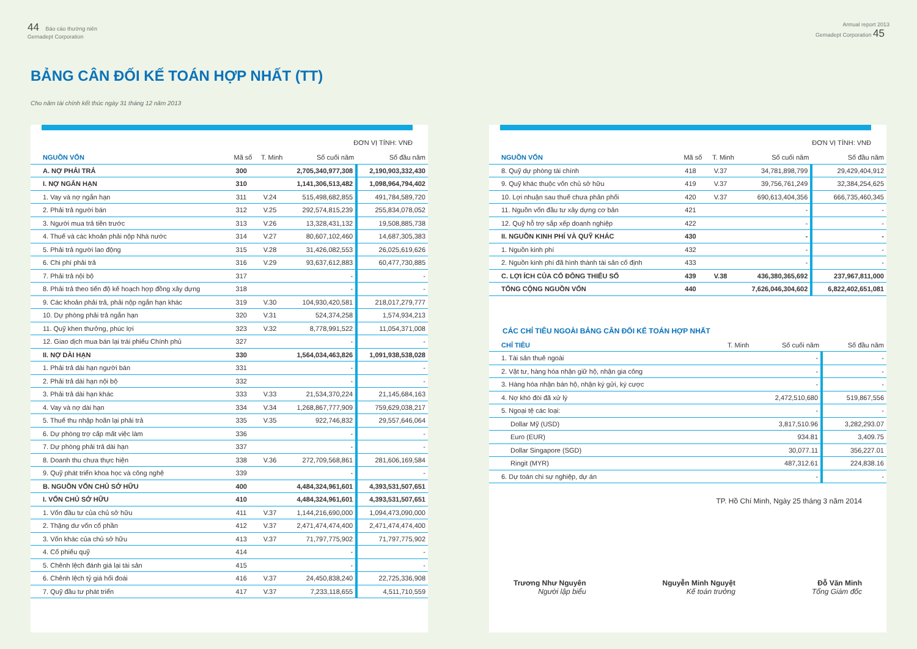44 Báo cáo thường niên
Gemadept Corporation
Annual report 2013
Gemadept Corporation 45
BẢNG CÂN ĐỐI KẾ TOÁN HỢP NHẤT (TT)
Cho năm tài chính kết thúc ngày 31 tháng 12 năm 2013
ĐƠN VỊ TÍNH: VNĐ
| NGUỒN VỐN | Mã số | T. Minh | Số cuối năm | Số đầu năm |
| --- | --- | --- | --- | --- |
| A. NỢ PHẢI TRẢ | 300 | | 2,705,340,977,308 | 2,190,903,332,430 |
| I. NỢ NGẮN HẠN | 310 | | 1,141,306,513,482 | 1,098,964,794,402 |
| 1. Vay và nợ ngắn hạn | 311 | V.24 | 515,498,682,855 | 491,784,589,720 |
| 2. Phải trả người bán | 312 | V.25 | 292,574,815,239 | 255,834,078,052 |
| 3. Người mua trả tiền trước | 313 | V.26 | 13,328,431,132 | 19,508,885,738 |
| 4. Thuế và các khoản phải nộp Nhà nước | 314 | V.27 | 80,607,102,460 | 14,687,305,383 |
| 5. Phải trả người lao động | 315 | V.28 | 31,426,082,553 | 26,025,619,626 |
| 6. Chi phí phải trả | 316 | V.29 | 93,637,612,883 | 60,477,730,885 |
| 7. Phải trả nội bộ | 317 | | - | - |
| 8. Phải trả theo tiến độ kế hoạch hợp đồng xây dựng | 318 | | - | - |
| 9. Các khoản phải trả, phải nộp ngắn hạn khác | 319 | V.30 | 104,930,420,581 | 218,017,279,777 |
| 10. Dự phòng phải trả ngắn hạn | 320 | V.31 | 524,374,258 | 1,574,934,213 |
| 11. Quỹ khen thưởng, phúc lợi | 323 | V.32 | 8,778,991,522 | 11,054,371,008 |
| 12. Giao dịch mua bán lại trái phiếu Chính phủ | 327 | | - | - |
| II. NỢ DÀI HẠN | 330 | | 1,564,034,463,826 | 1,091,938,538,028 |
| 1. Phải trả dài hạn người bán | 331 | | - | - |
| 2. Phải trả dài hạn nội bộ | 332 | | - | - |
| 3. Phải trả dài hạn khác | 333 | V.33 | 21,534,370,224 | 21,145,684,163 |
| 4. Vay và nợ dài hạn | 334 | V.34 | 1,268,867,777,909 | 759,629,038,217 |
| 5. Thuế thu nhập hoãn lại phải trả | 335 | V.35 | 922,746,832 | 29,557,646,064 |
| 6. Dự phòng trợ cấp mất việc làm | 336 | | - | - |
| 7. Dự phòng phải trả dài hạn | 337 | | - | - |
| 8. Doanh thu chưa thực hiện | 338 | V.36 | 272,709,568,861 | 281,606,169,584 |
| 9. Quỹ phát triển khoa học và công nghệ | 339 | | - | - |
| B. NGUỒN VỐN CHỦ SỞ HỮU | 400 | | 4,484,324,961,601 | 4,393,531,507,651 |
| I. VỐN CHỦ SỞ HỮU | 410 | | 4,484,324,961,601 | 4,393,531,507,651 |
| 1. Vốn đầu tư của chủ sở hữu | 411 | V.37 | 1,144,216,690,000 | 1,094,473,090,000 |
| 2. Thặng dư vốn cổ phần | 412 | V.37 | 2,471,474,474,400 | 2,471,474,474,400 |
| 3. Vốn khác của chủ sở hữu | 413 | V.37 | 71,797,775,902 | 71,797,775,902 |
| 4. Cổ phiếu quỹ | 414 | | - | - |
| 5. Chênh lệch đánh giá lại tài sản | 415 | | - | - |
| 6. Chênh lệch tỷ giá hối đoái | 416 | V.37 | 24,450,838,240 | 22,725,336,908 |
| 7. Quỹ đầu tư phát triển | 417 | V.37 | 7,233,118,655 | 4,511,710,559 |
ĐƠN VỊ TÍNH: VNĐ
| NGUỒN VỐN | Mã số | T. Minh | Số cuối năm | Số đầu năm |
| --- | --- | --- | --- | --- |
| 8. Quỹ dự phòng tài chính | 418 | V.37 | 34,781,898,799 | 29,429,404,912 |
| 9. Quỹ khác thuộc vốn chủ sở hữu | 419 | V.37 | 39,756,761,249 | 32,384,254,625 |
| 10. Lợi nhuận sau thuế chưa phân phối | 420 | V.37 | 690,613,404,356 | 666,735,460,345 |
| 11. Nguồn vốn đầu tư xây dựng cơ bản | 421 | | - | - |
| 12. Quỹ hỗ trợ sắp xếp doanh nghiệp | 422 | | - | - |
| II. NGUỒN KINH PHÍ VÀ QUỸ KHÁC | 430 | | - | - |
| 1. Nguồn kinh phí | 432 | | - | - |
| 2. Nguồn kinh phí đã hình thành tài sản cố định | 433 | | - | - |
| C. LỢI ÍCH CỦA CỔ ĐÔNG THIỂU SỐ | 439 | V.38 | 436,380,365,692 | 237,967,811,000 |
| TỔNG CỘNG NGUỒN VỐN | 440 | | 7,626,046,304,602 | 6,822,402,651,081 |
CÁC CHỈ TIÊU NGOÀI BẢNG CÂN ĐỐI KẾ TOÁN HỢP NHẤT
| CHỈ TIÊU | T. Minh | Số cuối năm | Số đầu năm |
| --- | --- | --- | --- |
| 1. Tài sản thuê ngoài | | - | - |
| 2. Vật tư, hàng hóa nhận giữ hộ, nhận gia công | | - | - |
| 3. Hàng hóa nhận bán hộ, nhận ký gửi, ký cược | | - | - |
| 4. Nợ khó đòi đã xử lý | | 2,472,510,680 | 519,867,556 |
| 5. Ngoại tệ các loại: | | - | - |
| Dollar Mỹ (USD) | | 3,817,510.96 | 3,282,293.07 |
| Euro (EUR) | | 934.81 | 3,409.75 |
| Dollar Singapore (SGD) | | 30,077.11 | 356,227.01 |
| Ringit (MYR) | | 487,312.61 | 224,838.16 |
| 6. Dự toán chi sự nghiệp, dự án | | - | - |
TP. Hồ Chí Minh, Ngày 25 tháng 3 năm 2014
Trương Như Nguyên
Người lập biểu
Nguyễn Minh Nguyệt
Kế toán trưởng
Đỗ Văn Minh
Tổng Giám đốc